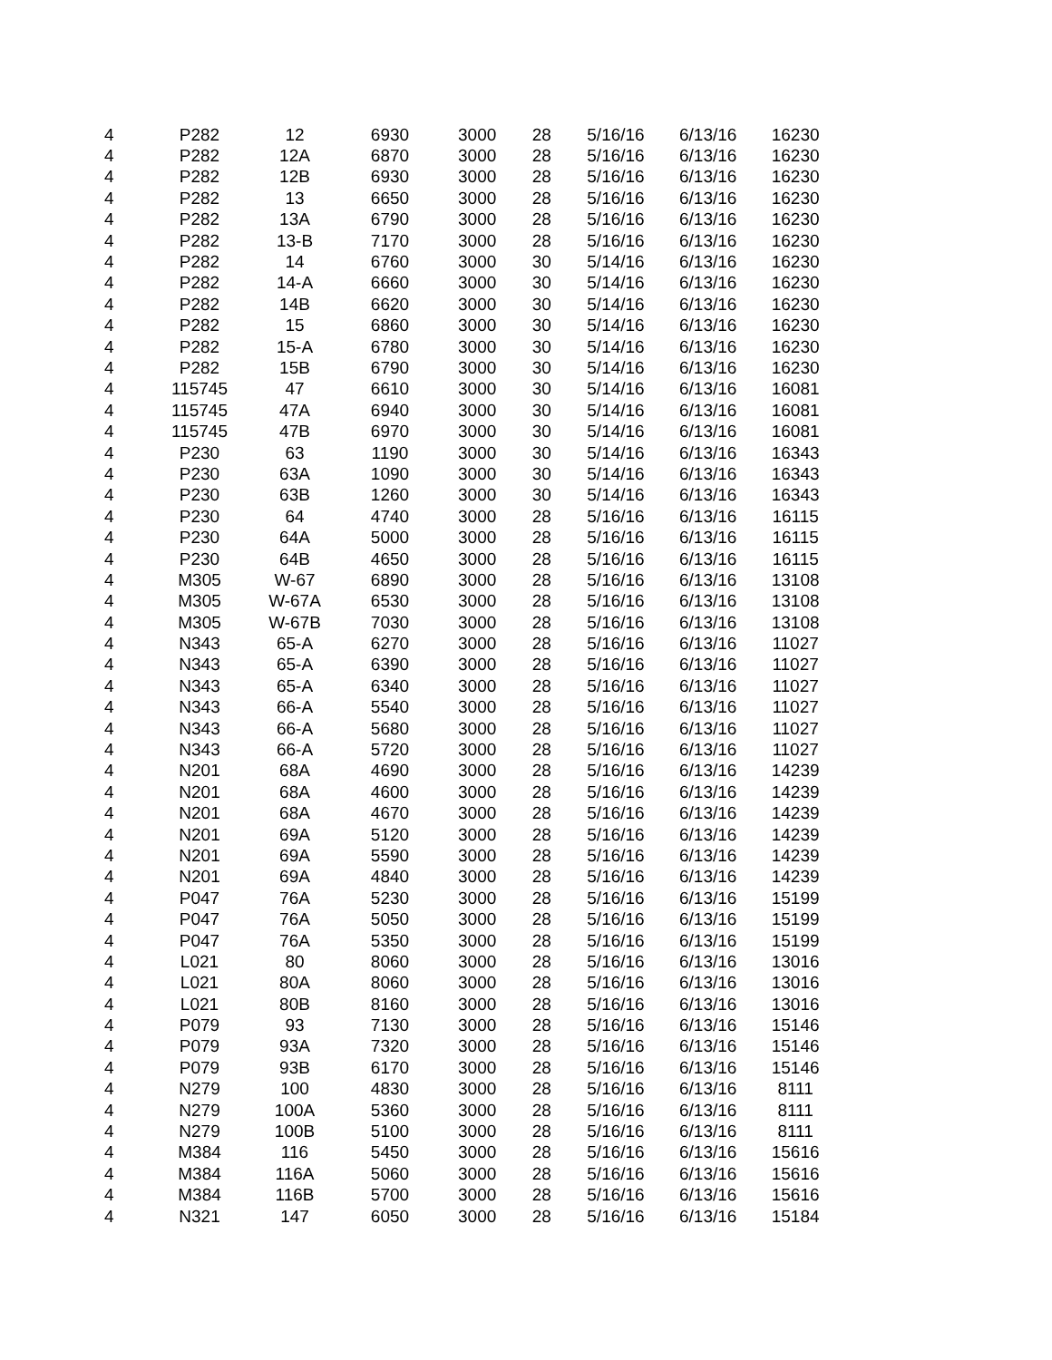| 4 | P282 | 12 | 6930 | 3000 | 28 | 5/16/16 | 6/13/16 | 16230 |
| 4 | P282 | 12A | 6870 | 3000 | 28 | 5/16/16 | 6/13/16 | 16230 |
| 4 | P282 | 12B | 6930 | 3000 | 28 | 5/16/16 | 6/13/16 | 16230 |
| 4 | P282 | 13 | 6650 | 3000 | 28 | 5/16/16 | 6/13/16 | 16230 |
| 4 | P282 | 13A | 6790 | 3000 | 28 | 5/16/16 | 6/13/16 | 16230 |
| 4 | P282 | 13-B | 7170 | 3000 | 28 | 5/16/16 | 6/13/16 | 16230 |
| 4 | P282 | 14 | 6760 | 3000 | 30 | 5/14/16 | 6/13/16 | 16230 |
| 4 | P282 | 14-A | 6660 | 3000 | 30 | 5/14/16 | 6/13/16 | 16230 |
| 4 | P282 | 14B | 6620 | 3000 | 30 | 5/14/16 | 6/13/16 | 16230 |
| 4 | P282 | 15 | 6860 | 3000 | 30 | 5/14/16 | 6/13/16 | 16230 |
| 4 | P282 | 15-A | 6780 | 3000 | 30 | 5/14/16 | 6/13/16 | 16230 |
| 4 | P282 | 15B | 6790 | 3000 | 30 | 5/14/16 | 6/13/16 | 16230 |
| 4 | 115745 | 47 | 6610 | 3000 | 30 | 5/14/16 | 6/13/16 | 16081 |
| 4 | 115745 | 47A | 6940 | 3000 | 30 | 5/14/16 | 6/13/16 | 16081 |
| 4 | 115745 | 47B | 6970 | 3000 | 30 | 5/14/16 | 6/13/16 | 16081 |
| 4 | P230 | 63 | 1190 | 3000 | 30 | 5/14/16 | 6/13/16 | 16343 |
| 4 | P230 | 63A | 1090 | 3000 | 30 | 5/14/16 | 6/13/16 | 16343 |
| 4 | P230 | 63B | 1260 | 3000 | 30 | 5/14/16 | 6/13/16 | 16343 |
| 4 | P230 | 64 | 4740 | 3000 | 28 | 5/16/16 | 6/13/16 | 16115 |
| 4 | P230 | 64A | 5000 | 3000 | 28 | 5/16/16 | 6/13/16 | 16115 |
| 4 | P230 | 64B | 4650 | 3000 | 28 | 5/16/16 | 6/13/16 | 16115 |
| 4 | M305 | W-67 | 6890 | 3000 | 28 | 5/16/16 | 6/13/16 | 13108 |
| 4 | M305 | W-67A | 6530 | 3000 | 28 | 5/16/16 | 6/13/16 | 13108 |
| 4 | M305 | W-67B | 7030 | 3000 | 28 | 5/16/16 | 6/13/16 | 13108 |
| 4 | N343 | 65-A | 6270 | 3000 | 28 | 5/16/16 | 6/13/16 | 11027 |
| 4 | N343 | 65-A | 6390 | 3000 | 28 | 5/16/16 | 6/13/16 | 11027 |
| 4 | N343 | 65-A | 6340 | 3000 | 28 | 5/16/16 | 6/13/16 | 11027 |
| 4 | N343 | 66-A | 5540 | 3000 | 28 | 5/16/16 | 6/13/16 | 11027 |
| 4 | N343 | 66-A | 5680 | 3000 | 28 | 5/16/16 | 6/13/16 | 11027 |
| 4 | N343 | 66-A | 5720 | 3000 | 28 | 5/16/16 | 6/13/16 | 11027 |
| 4 | N201 | 68A | 4690 | 3000 | 28 | 5/16/16 | 6/13/16 | 14239 |
| 4 | N201 | 68A | 4600 | 3000 | 28 | 5/16/16 | 6/13/16 | 14239 |
| 4 | N201 | 68A | 4670 | 3000 | 28 | 5/16/16 | 6/13/16 | 14239 |
| 4 | N201 | 69A | 5120 | 3000 | 28 | 5/16/16 | 6/13/16 | 14239 |
| 4 | N201 | 69A | 5590 | 3000 | 28 | 5/16/16 | 6/13/16 | 14239 |
| 4 | N201 | 69A | 4840 | 3000 | 28 | 5/16/16 | 6/13/16 | 14239 |
| 4 | P047 | 76A | 5230 | 3000 | 28 | 5/16/16 | 6/13/16 | 15199 |
| 4 | P047 | 76A | 5050 | 3000 | 28 | 5/16/16 | 6/13/16 | 15199 |
| 4 | P047 | 76A | 5350 | 3000 | 28 | 5/16/16 | 6/13/16 | 15199 |
| 4 | L021 | 80 | 8060 | 3000 | 28 | 5/16/16 | 6/13/16 | 13016 |
| 4 | L021 | 80A | 8060 | 3000 | 28 | 5/16/16 | 6/13/16 | 13016 |
| 4 | L021 | 80B | 8160 | 3000 | 28 | 5/16/16 | 6/13/16 | 13016 |
| 4 | P079 | 93 | 7130 | 3000 | 28 | 5/16/16 | 6/13/16 | 15146 |
| 4 | P079 | 93A | 7320 | 3000 | 28 | 5/16/16 | 6/13/16 | 15146 |
| 4 | P079 | 93B | 6170 | 3000 | 28 | 5/16/16 | 6/13/16 | 15146 |
| 4 | N279 | 100 | 4830 | 3000 | 28 | 5/16/16 | 6/13/16 | 8111 |
| 4 | N279 | 100A | 5360 | 3000 | 28 | 5/16/16 | 6/13/16 | 8111 |
| 4 | N279 | 100B | 5100 | 3000 | 28 | 5/16/16 | 6/13/16 | 8111 |
| 4 | M384 | 116 | 5450 | 3000 | 28 | 5/16/16 | 6/13/16 | 15616 |
| 4 | M384 | 116A | 5060 | 3000 | 28 | 5/16/16 | 6/13/16 | 15616 |
| 4 | M384 | 116B | 5700 | 3000 | 28 | 5/16/16 | 6/13/16 | 15616 |
| 4 | N321 | 147 | 6050 | 3000 | 28 | 5/16/16 | 6/13/16 | 15184 |